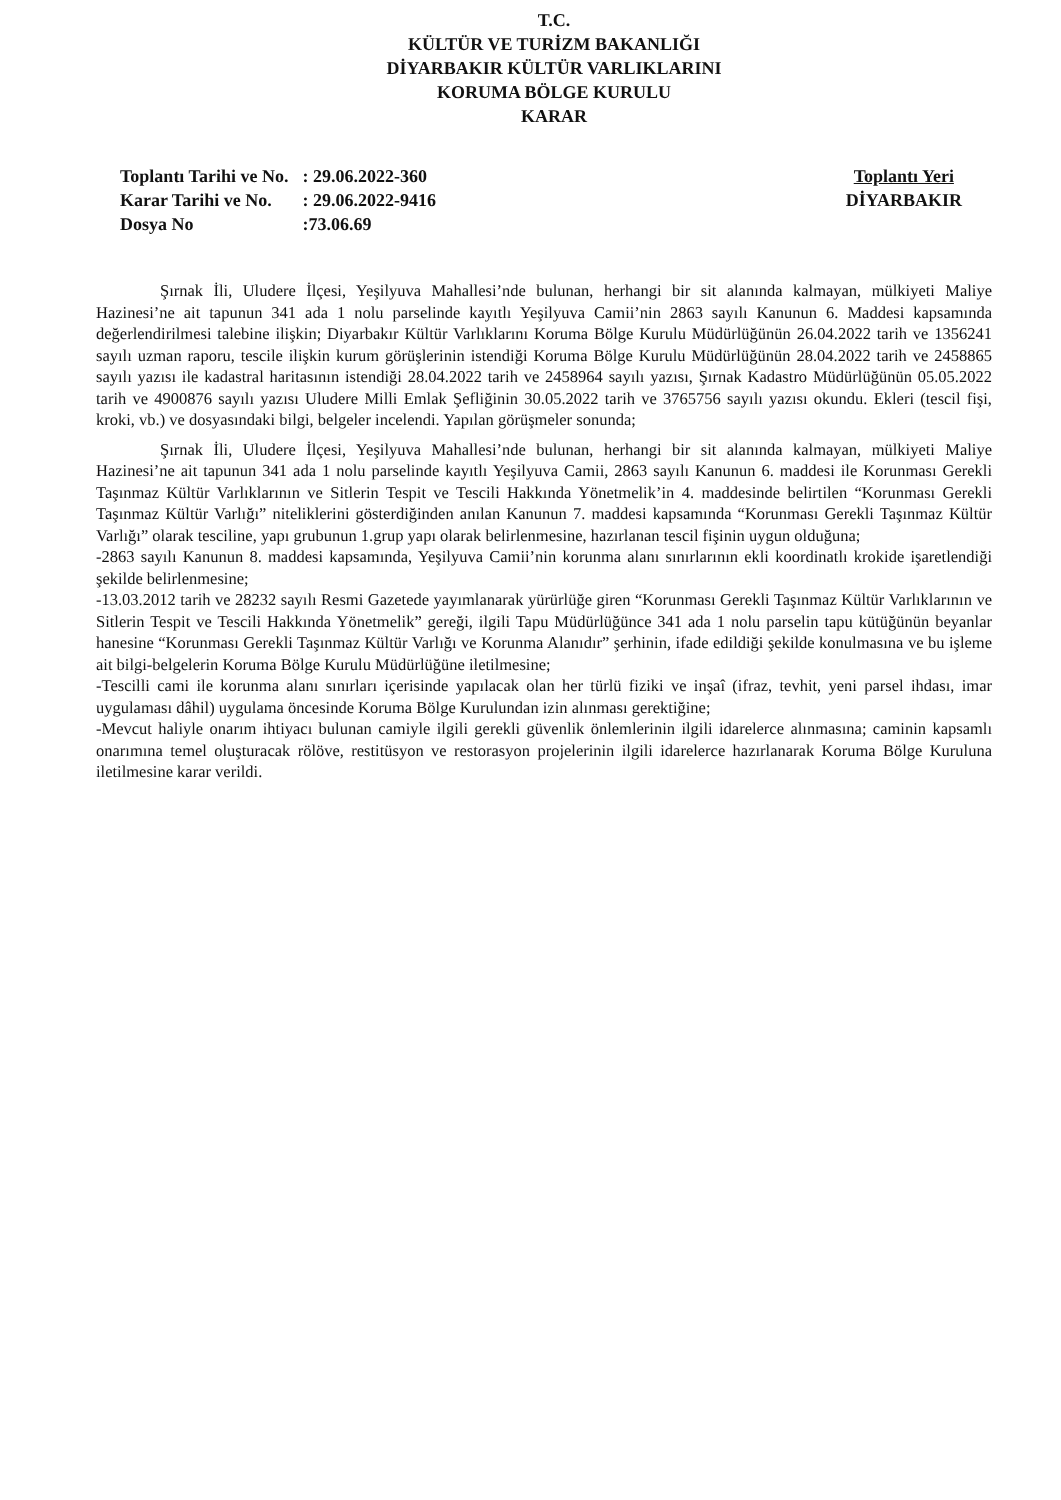T.C.
KÜLTÜR VE TURİZM BAKANLIĞI
DİYARBAKIR KÜLTÜR VARLIKLARINI
KORUMA BÖLGE KURULU
KARAR
| Toplantı Tarihi ve No. | : 29.06.2022-360 |
| Karar Tarihi ve No. | : 29.06.2022-9416 |
| Dosya No | :73.06.69 |
Toplantı Yeri
DİYARBAKIR
Şırnak İli, Uludere İlçesi, Yeşilyuva Mahallesi’nde bulunan, herhangi bir sit alanında kalmayan, mülkiyeti Maliye Hazinesi’ne ait tapunun 341 ada 1 nolu parselinde kayıtlı Yeşilyuva Camii’nin 2863 sayılı Kanunun 6. Maddesi kapsamında değerlendirilmesi talebine ilişkin; Diyarbakır Kültür Varlıklarını Koruma Bölge Kurulu Müdürlüğünün 26.04.2022 tarih ve 1356241 sayılı uzman raporu, tescile ilişkin kurum görüşlerinin istendiği Koruma Bölge Kurulu Müdürlüğünün 28.04.2022 tarih ve 2458865 sayılı yazısı ile kadastral haritasının istendiği 28.04.2022 tarih ve 2458964 sayılı yazısı, Şırnak Kadastro Müdürlüğünün 05.05.2022 tarih ve 4900876 sayılı yazısı Uludere Milli Emlak Şefliğinin 30.05.2022 tarih ve 3765756 sayılı yazısı okundu. Ekleri (tescil fişi, kroki, vb.) ve dosyasındaki bilgi, belgeler incelendi. Yapılan görüşmeler sonunda;
Şırnak İli, Uludere İlçesi, Yeşilyuva Mahallesi’nde bulunan, herhangi bir sit alanında kalmayan, mülkiyeti Maliye Hazinesi’ne ait tapunun 341 ada 1 nolu parselinde kayıtlı Yeşilyuva Camii, 2863 sayılı Kanunun 6. maddesi ile Korunması Gerekli Taşınmaz Kültür Varlıklarının ve Sitlerin Tespit ve Tescili Hakkında Yönetmelik’in 4. maddesinde belirtilen “Korunması Gerekli Taşınmaz Kültür Varlığı” niteliklerini gösterdiğinden anılan Kanunun 7. maddesi kapsamında “Korunması Gerekli Taşınmaz Kültür Varlığı” olarak tesciline, yapı grubunun 1.grup yapı olarak belirlenmesine, hazırlanan tescil fişinin uygun olduğuna;
-2863 sayılı Kanunun 8. maddesi kapsamında, Yeşilyuva Camii’nin korunma alanı sınırlarının ekli koordinatlı krokide işaretlendiği şekilde belirlenmesine;
-13.03.2012 tarih ve 28232 sayılı Resmi Gazetede yayımlanarak yürürlüğe giren “Korunması Gerekli Taşınmaz Kültür Varlıklarının ve Sitlerin Tespit ve Tescili Hakkında Yönetmelik” gereği, ilgili Tapu Müdürlüğünce 341 ada 1 nolu parselin tapu kütüğünün beyanlar hanesine “Korunması Gerekli Taşınmaz Kültür Varlığı ve Korunma Alanıdır” şerhinin, ifade edildiği şekilde konulmasına ve bu işleme ait bilgi-belgelerin Koruma Bölge Kurulu Müdürlüğüne iletilmesine;
-Tescilli cami ile korunma alanı sınırları içerisinde yapılacak olan her türlü fiziki ve inşaî (ifraz, tevhit, yeni parsel ihdası, imar uygulaması dâhil) uygulama öncesinde Koruma Bölge Kurulundan izin alınması gerektiğine;
-Mevcut haliyle onarım ihtiyacı bulunan camiyle ilgili gerekli güvenlik önlemlerinin ilgili idarelerce alınmasına; caminin kapsamlı onarımına temel oluşturacak rölöve, restitüsyon ve restorasyon projelerinin ilgili idarelerce hazırlanarak Koruma Bölge Kuruluna iletilmesine karar verildi.